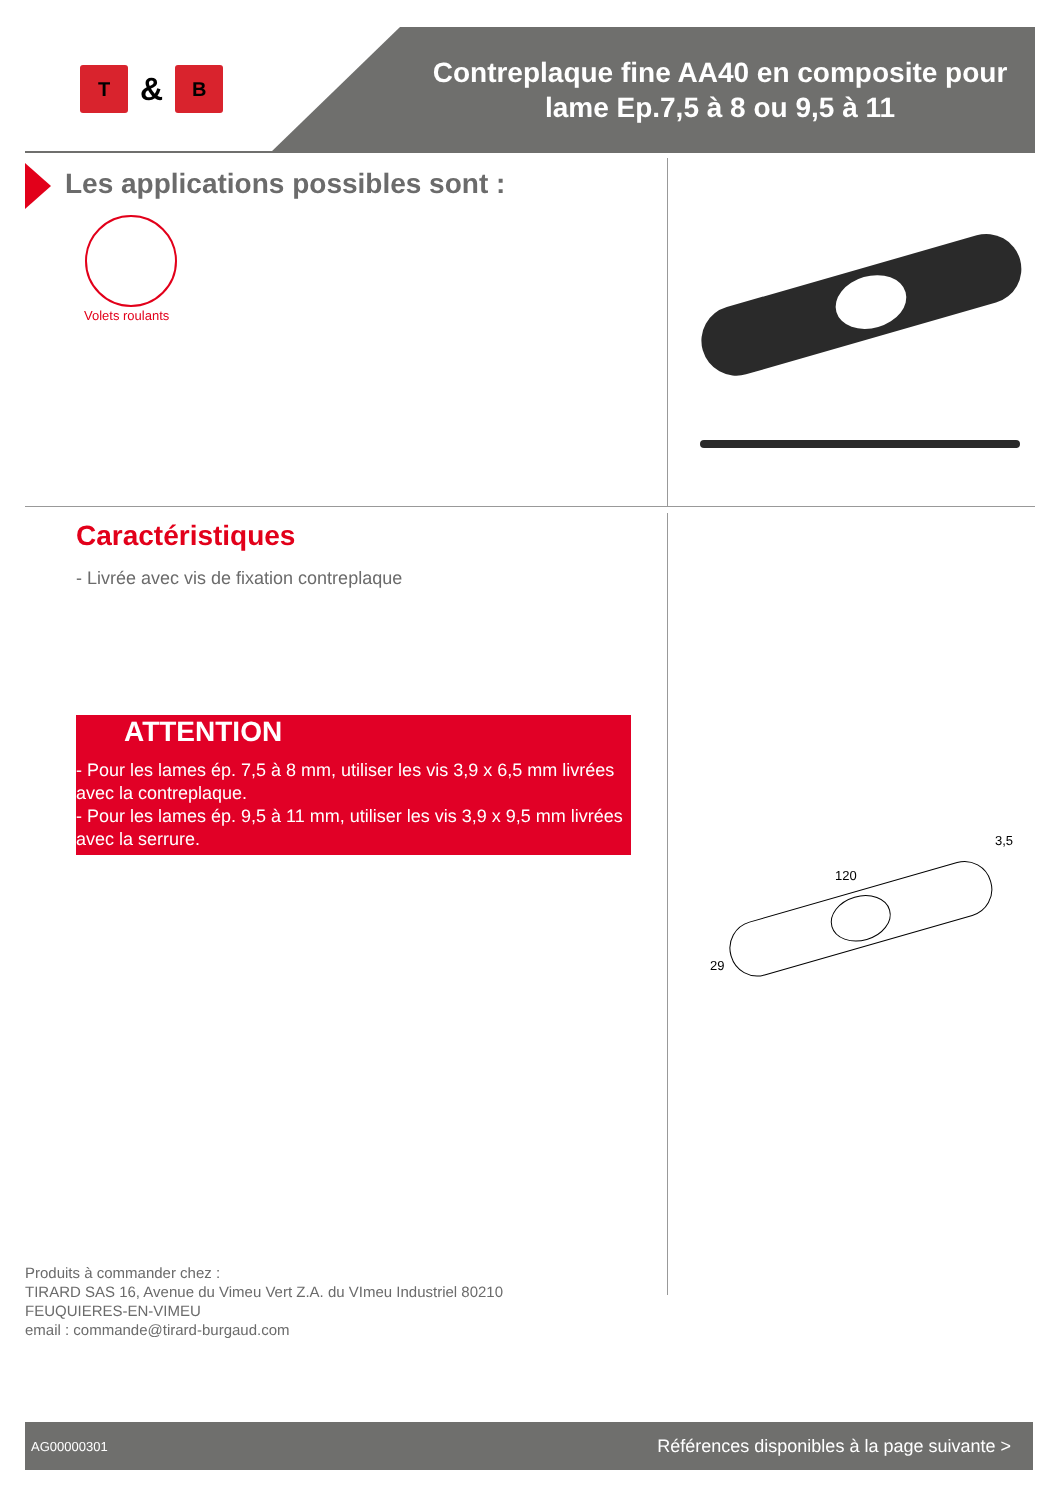T
&
B
Contreplaque fine AA40 en composite pour lame Ep.7,5 à 8 ou 9,5 à 11
Les applications possibles sont :
Volets roulants
120
29
3,5
Caractéristiques
- Livrée avec vis de fixation contreplaque
ATTENTION
- Pour les lames ép. 7,5 à 8 mm, utiliser les vis 3,9 x 6,5 mm livrées avec la contreplaque.
- Pour les lames ép. 9,5 à 11 mm, utiliser les vis 3,9 x 9,5 mm livrées avec la serrure.
Produits à commander chez :
TIRARD SAS 16, Avenue du Vimeu Vert Z.A. du VImeu Industriel 80210
FEUQUIERES-EN-VIMEU
email : commande@tirard-burgaud.com
AG00000301 Références disponibles à la page suivante >